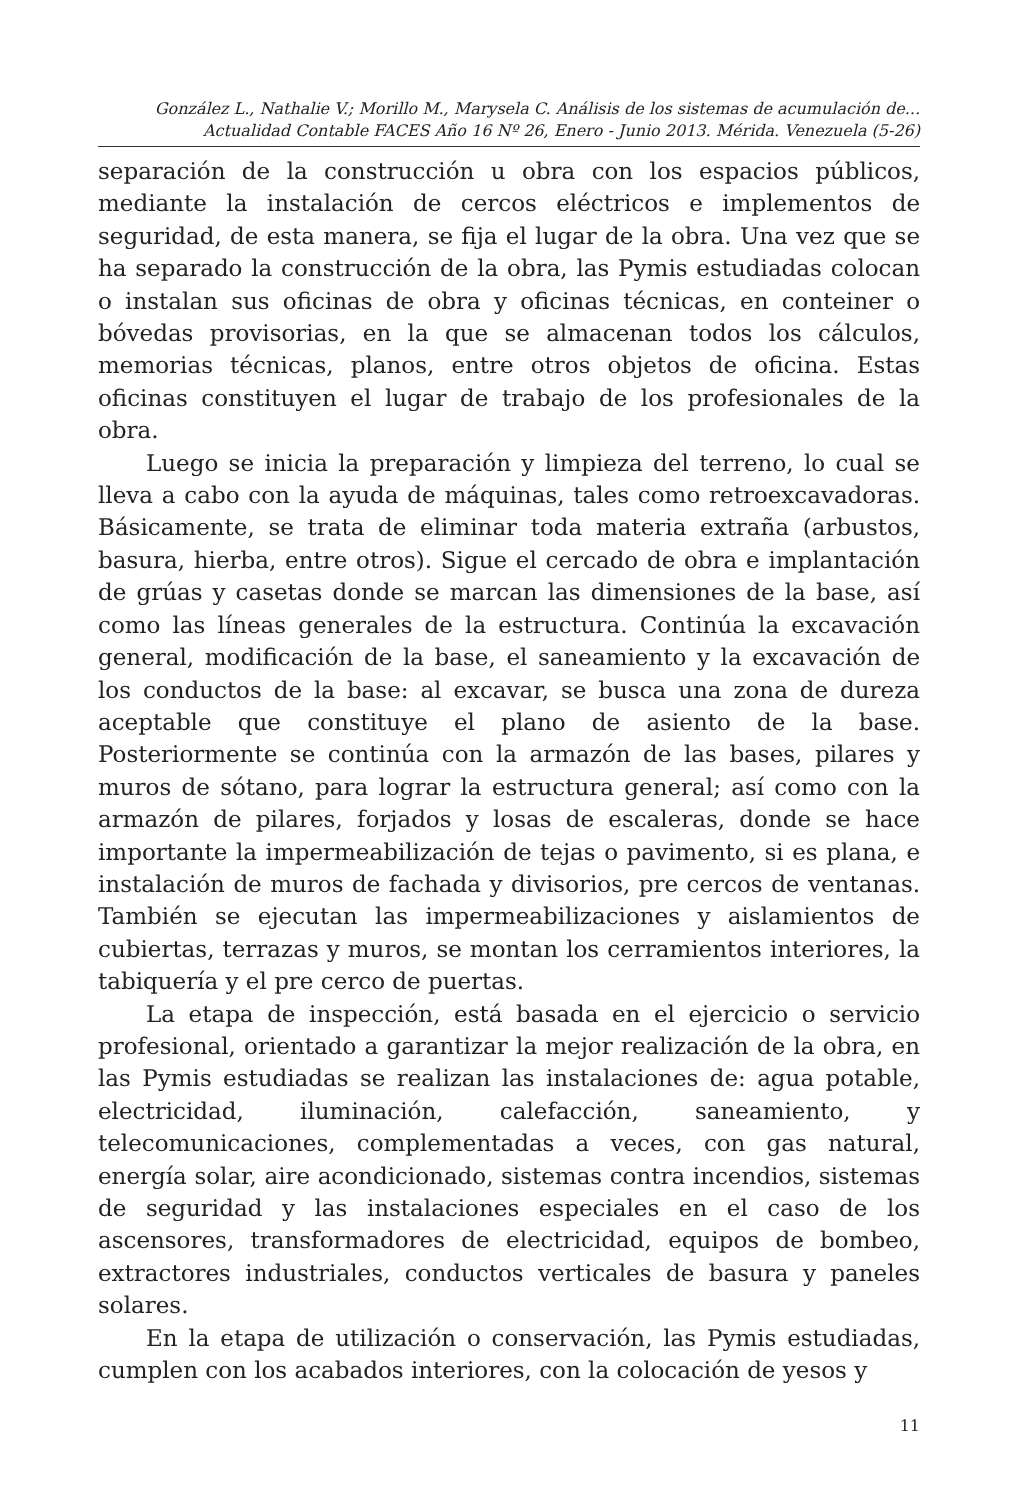González L., Nathalie V.; Morillo M., Marysela C. Análisis de los sistemas de acumulación de...
Actualidad Contable FACES Año 16 Nº 26, Enero - Junio 2013. Mérida. Venezuela (5-26)
separación de la construcción u obra con los espacios públicos, mediante la instalación de cercos eléctricos e implementos de seguridad, de esta manera, se fija el lugar de la obra. Una vez que se ha separado la construcción de la obra, las Pymis estudiadas colocan o instalan sus oficinas de obra y oficinas técnicas, en conteiner o bóvedas provisorias, en la que se almacenan todos los cálculos, memorias técnicas, planos, entre otros objetos de oficina. Estas oficinas constituyen el lugar de trabajo de los profesionales de la obra.
Luego se inicia la preparación y limpieza del terreno, lo cual se lleva a cabo con la ayuda de máquinas, tales como retroexcavadoras. Básicamente, se trata de eliminar toda materia extraña (arbustos, basura, hierba, entre otros). Sigue el cercado de obra e implantación de grúas y casetas donde se marcan las dimensiones de la base, así como las líneas generales de la estructura. Continúa la excavación general, modificación de la base, el saneamiento y la excavación de los conductos de la base: al excavar, se busca una zona de dureza aceptable que constituye el plano de asiento de la base. Posteriormente se continúa con la armazón de las bases, pilares y muros de sótano, para lograr la estructura general; así como con la armazón de pilares, forjados y losas de escaleras, donde se hace importante la impermeabilización de tejas o pavimento, si es plana, e instalación de muros de fachada y divisorios, pre cercos de ventanas. También se ejecutan las impermeabilizaciones y aislamientos de cubiertas, terrazas y muros, se montan los cerramientos interiores, la tabiquería y el pre cerco de puertas.
La etapa de inspección, está basada en el ejercicio o servicio profesional, orientado a garantizar la mejor realización de la obra, en las Pymis estudiadas se realizan las instalaciones de: agua potable, electricidad, iluminación, calefacción, saneamiento, y telecomunicaciones, complementadas a veces, con gas natural, energía solar, aire acondicionado, sistemas contra incendios, sistemas de seguridad y las instalaciones especiales en el caso de los ascensores, transformadores de electricidad, equipos de bombeo, extractores industriales, conductos verticales de basura y paneles solares.
En la etapa de utilización o conservación, las Pymis estudiadas, cumplen con los acabados interiores, con la colocación de yesos y
11